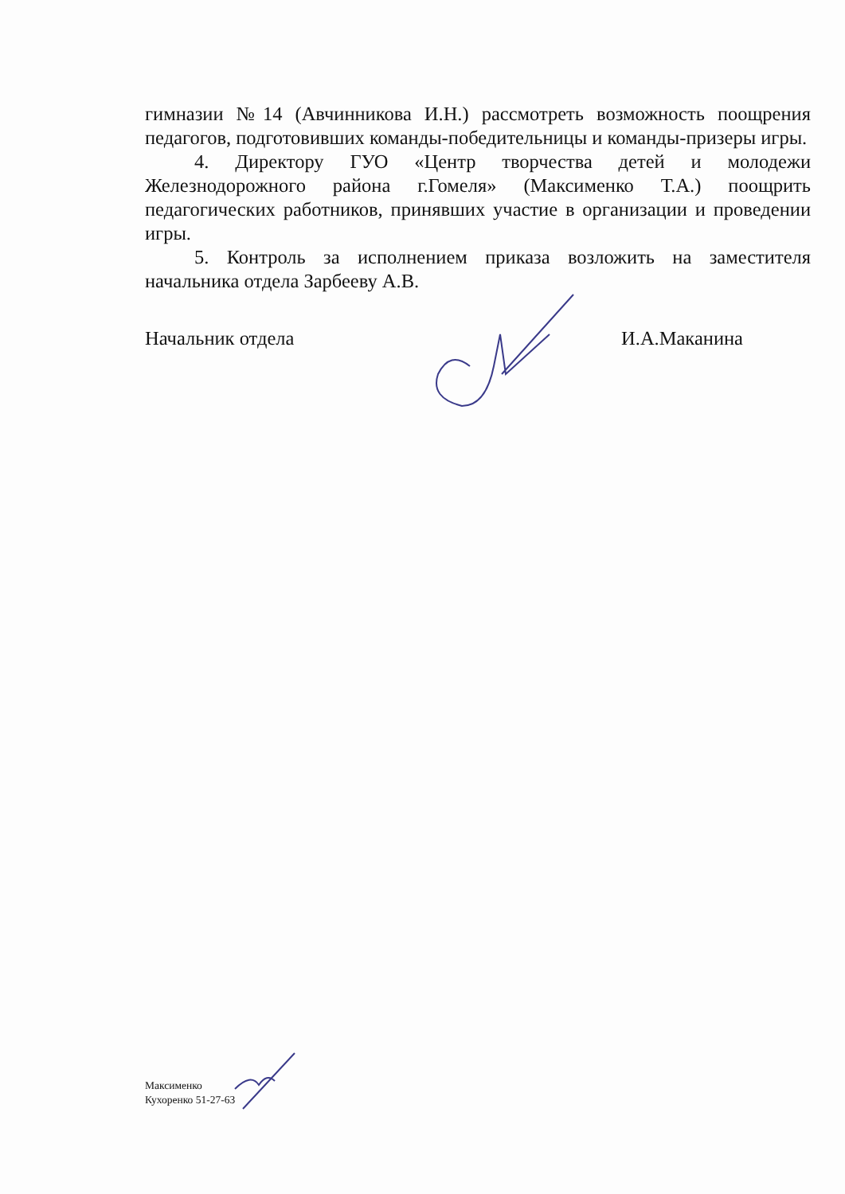гимназии №14 (Авчинникова И.Н.) рассмотреть возможность поощрения педагогов, подготовивших команды-победительницы и команды-призеры игры.
4. Директору ГУО «Центр творчества детей и молодежи Железнодорожного района г.Гомеля» (Максименко Т.А.) поощрить педагогических работников, принявших участие в организации и проведении игры.
5. Контроль за исполнением приказа возложить на заместителя начальника отдела Зарбееву А.В.
Начальник отдела И.А.Маканина
Максименко
Кухоренко 51-27-63